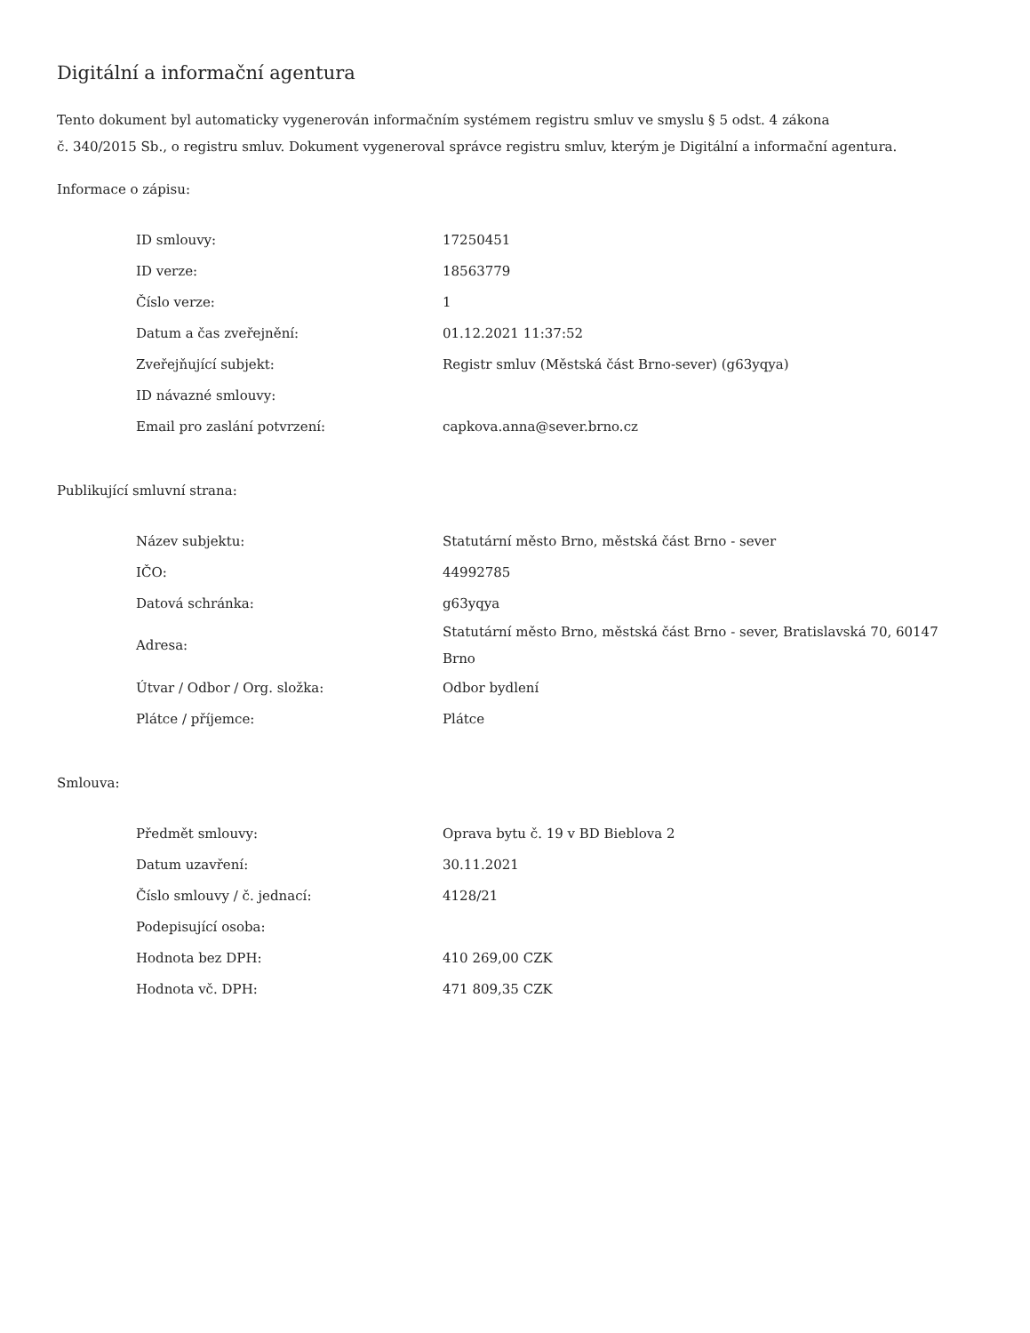Digitální a informační agentura
Tento dokument byl automaticky vygenerován informačním systémem registru smluv ve smyslu § 5 odst. 4 zákona
č. 340/2015 Sb., o registru smluv. Dokument vygeneroval správce registru smluv, kterým je Digitální a informační agentura.
Informace o zápisu:
| ID smlouvy: | 17250451 |
| ID verze: | 18563779 |
| Číslo verze: | 1 |
| Datum a čas zveřejnění: | 01.12.2021 11:37:52 |
| Zveřejňující subjekt: | Registr smluv (Městská část Brno-sever) (g63yqya) |
| ID návazné smlouvy: | |
| Email pro zaslání potvrzení: | capkova.anna@sever.brno.cz |
Publikující smluvní strana:
| Název subjektu: | Statutární město Brno, městská část Brno - sever |
| IČO: | 44992785 |
| Datová schránka: | g63yqya |
| Adresa: | Statutární město Brno, městská část Brno - sever, Bratislavská 70, 60147 Brno |
| Útvar / Odbor / Org. složka: | Odbor bydlení |
| Plátce / příjemce: | Plátce |
Smlouva:
| Předmět smlouvy: | Oprava bytu č. 19 v BD Bieblova 2 |
| Datum uzavření: | 30.11.2021 |
| Číslo smlouvy / č. jednací: | 4128/21 |
| Podepisující osoba: | |
| Hodnota bez DPH: | 410 269,00 CZK |
| Hodnota vč. DPH: | 471 809,35 CZK |